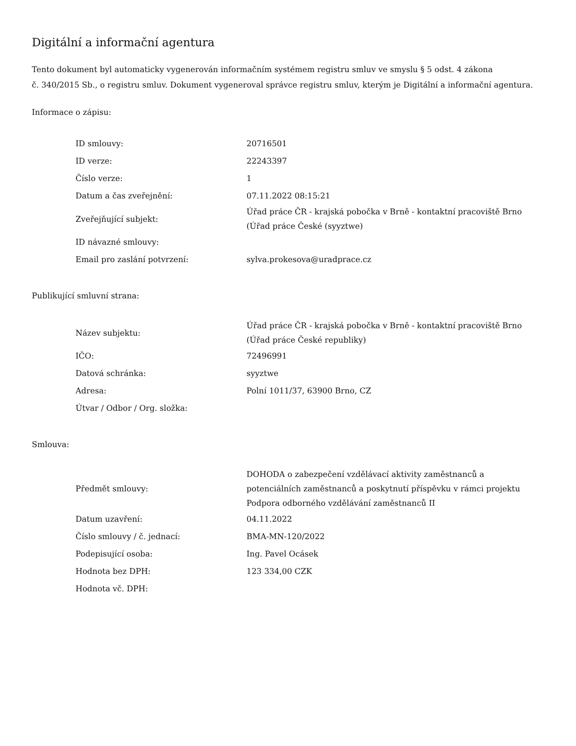Digitální a informační agentura
Tento dokument byl automaticky vygenerován informačním systémem registru smluv ve smyslu § 5 odst. 4 zákona
č. 340/2015 Sb., o registru smluv. Dokument vygeneroval správce registru smluv, kterým je Digitální a informační agentura.
Informace o zápisu:
| ID smlouvy: | 20716501 |
| ID verze: | 22243397 |
| Číslo verze: | 1 |
| Datum a čas zveřejnění: | 07.11.2022 08:15:21 |
| Zveřejňující subjekt: | Úřad práce ČR - krajská pobočka v Brně - kontaktní pracoviště Brno (Úřad práce České (syyztwe) |
| ID návazné smlouvy: | |
| Email pro zaslání potvrzení: | sylva.prokesova@uradprace.cz |
Publikující smluvní strana:
| Název subjektu: | Úřad práce ČR - krajská pobočka v Brně - kontaktní pracoviště Brno (Úřad práce České republiky) |
| IČO: | 72496991 |
| Datová schránka: | syyztwe |
| Adresa: | Polní 1011/37, 63900 Brno, CZ |
| Útvar / Odbor / Org. složka: | |
Smlouva:
| Předmět smlouvy: | DOHODA o zabezpečení vzdělávací aktivity zaměstnanců a potenciálních zaměstnanců a poskytnutí příspěvku v rámci projektu Podpora odborného vzdělávání zaměstnanců II |
| Datum uzavření: | 04.11.2022 |
| Číslo smlouvy / č. jednací: | BMA-MN-120/2022 |
| Podepisující osoba: | Ing. Pavel Ocásek |
| Hodnota bez DPH: | 123 334,00 CZK |
| Hodnota vč. DPH: | |